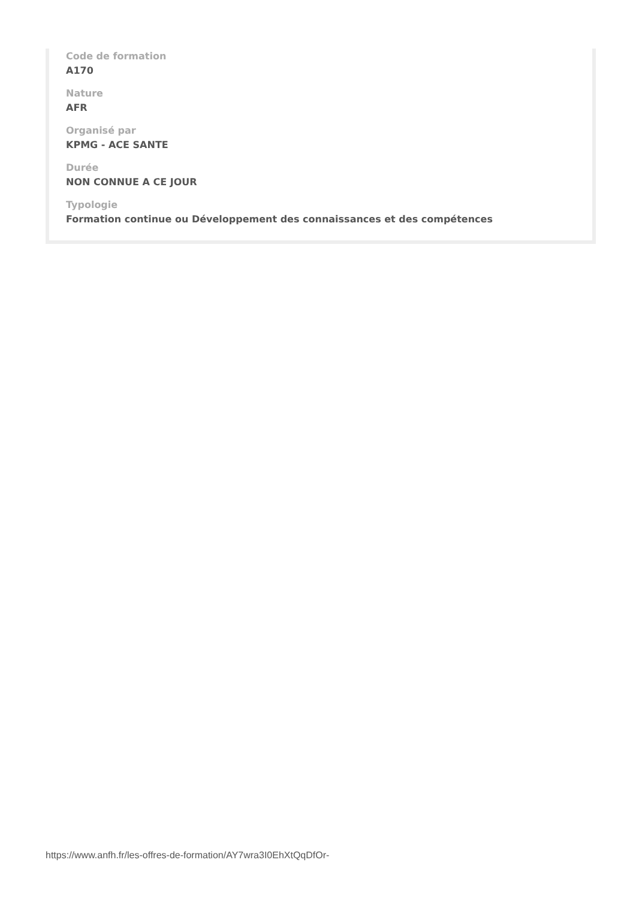Code de formation
A170
Nature
AFR
Organisé par
KPMG - ACE SANTE
Durée
NON CONNUE A CE JOUR
Typologie
Formation continue ou Développement des connaissances et des compétences
https://www.anfh.fr/les-offres-de-formation/AY7wra3I0EhXtQqDfOr-